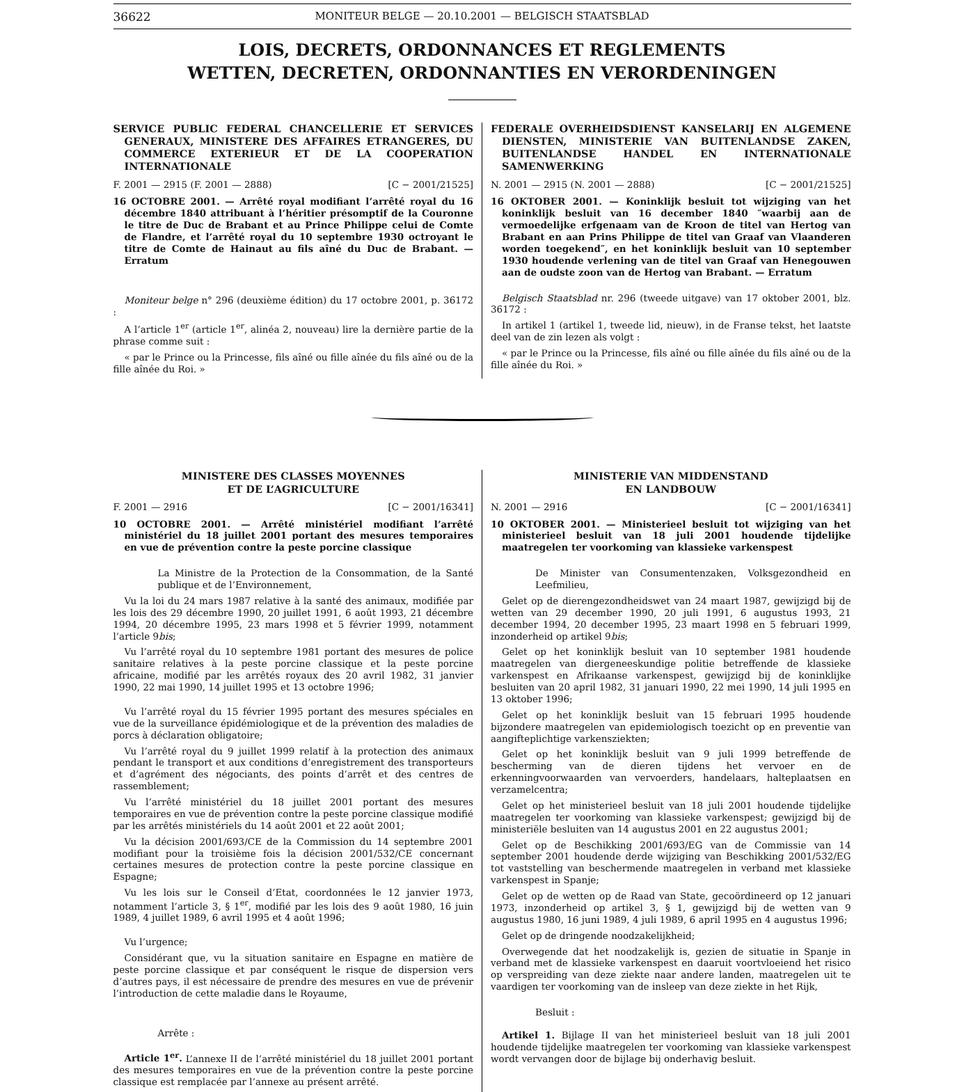36622 MONITEUR BELGE — 20.10.2001 — BELGISCH STAATSBLAD
LOIS, DECRETS, ORDONNANCES ET REGLEMENTS
WETTEN, DECRETEN, ORDONNANTIES EN VERORDENINGEN
SERVICE PUBLIC FEDERAL CHANCELLERIE ET SERVICES GENERAUX, MINISTERE DES AFFAIRES ETRANGERES, DU COMMERCE EXTERIEUR ET DE LA COOPERATION INTERNATIONALE
F. 2001 — 2915 (F. 2001 — 2888) [C − 2001/21525]
16 OCTOBRE 2001. — Arrêté royal modifiant l’arrêté royal du 16 décembre 1840 attribuant à l’héritier présomptif de la Couronne le titre de Duc de Brabant et au Prince Philippe celui de Comte de Flandre, et l’arrêté royal du 10 septembre 1930 octroyant le titre de Comte de Hainaut au fils aîné du Duc de Brabant. — Erratum
Moniteur belge n° 296 (deuxième édition) du 17 octobre 2001, p. 36172 :
A l’article 1<sup>er</sup> (article 1<sup>er</sup>, alinéa 2, nouveau) lire la dernière partie de la phrase comme suit :
« par le Prince ou la Princesse, fils aîné ou fille aînée du fils aîné ou de la fille aînée du Roi. »
FEDERALE OVERHEIDSDIENST KANSELARIJ EN ALGEMENE DIENSTEN, MINISTERIE VAN BUITENLANDSE ZAKEN, BUITENLANDSE HANDEL EN INTERNATIONALE SAMENWERKING
N. 2001 — 2915 (N. 2001 — 2888) [C − 2001/21525]
16 OKTOBER 2001. — Koninklijk besluit tot wijziging van het koninklijk besluit van 16 december 1840 ″waarbij aan de vermoedelijke erfgenaam van de Kroon de titel van Hertog van Brabant en aan Prins Philippe de titel van Graaf van Vlaanderen worden toegekend″, en het koninklijk besluit van 10 september 1930 houdende verlening van de titel van Graaf van Henegouwen aan de oudste zoon van de Hertog van Brabant. — Erratum
Belgisch Staatsblad nr. 296 (tweede uitgave) van 17 oktober 2001, blz. 36172 :
In artikel 1 (artikel 1, tweede lid, nieuw), in de Franse tekst, het laatste deel van de zin lezen als volgt :
« par le Prince ou la Princesse, fils aîné ou fille aînée du fils aîné ou de la fille aînée du Roi. »
MINISTERE DES CLASSES MOYENNES
ET DE L’AGRICULTURE
F. 2001 — 2916 [C − 2001/16341]
10 OCTOBRE 2001. — Arrêté ministériel modifiant l’arrêté ministériel du 18 juillet 2001 portant des mesures temporaires en vue de prévention contre la peste porcine classique
La Ministre de la Protection de la Consommation, de la Santé publique et de l’Environnement,
Vu la loi du 24 mars 1987 relative à la santé des animaux, modifiée par les lois des 29 décembre 1990, 20 juillet 1991, 6 août 1993, 21 décembre 1994, 20 décembre 1995, 23 mars 1998 et 5 février 1999, notamment l’article 9bis;
Vu l’arrêté royal du 10 septembre 1981 portant des mesures de police sanitaire relatives à la peste porcine classique et la peste porcine africaine, modifié par les arrêtés royaux des 20 avril 1982, 31 janvier 1990, 22 mai 1990, 14 juillet 1995 et 13 octobre 1996;
Vu l’arrêté royal du 15 février 1995 portant des mesures spéciales en vue de la surveillance épidémiologique et de la prévention des maladies de porcs à déclaration obligatoire;
Vu l’arrêté royal du 9 juillet 1999 relatif à la protection des animaux pendant le transport et aux conditions d’enregistrement des transporteurs et d’agrément des négociants, des points d’arrêt et des centres de rassemblement;
Vu l’arrêté ministériel du 18 juillet 2001 portant des mesures temporaires en vue de prévention contre la peste porcine classique modifié par les arrêtés ministériels du 14 août 2001 et 22 août 2001;
Vu la décision 2001/693/CE de la Commission du 14 septembre 2001 modifiant pour la troisième fois la décision 2001/532/CE concernant certaines mesures de protection contre la peste porcine classique en Espagne;
Vu les lois sur le Conseil d’Etat, coordonnées le 12 janvier 1973, notamment l’article 3, § 1<sup>er</sup>, modifié par les lois des 9 août 1980, 16 juin 1989, 4 juillet 1989, 6 avril 1995 et 4 août 1996;
Vu l’urgence;
Considérant que, vu la situation sanitaire en Espagne en matière de peste porcine classique et par conséquent le risque de dispersion vers d’autres pays, il est nécessaire de prendre des mesures en vue de prévenir l’introduction de cette maladie dans le Royaume,
Arrête :
Article 1<sup>er</sup>. L’annexe II de l’arrêté ministériel du 18 juillet 2001 portant des mesures temporaires en vue de la prévention contre la peste porcine classique est remplacée par l’annexe au présent arrêté.
MINISTERIE VAN MIDDENSTAND
EN LANDBOUW
N. 2001 — 2916 [C − 2001/16341]
10 OKTOBER 2001. — Ministerieel besluit tot wijziging van het ministerieel besluit van 18 juli 2001 houdende tijdelijke maatregelen ter voorkoming van klassieke varkenspest
De Minister van Consumentenzaken, Volksgezondheid en Leefmilieu,
Gelet op de dierengezondheidswet van 24 maart 1987, gewijzigd bij de wetten van 29 december 1990, 20 juli 1991, 6 augustus 1993, 21 december 1994, 20 december 1995, 23 maart 1998 en 5 februari 1999, inzonderheid op artikel 9bis;
Gelet op het koninklijk besluit van 10 september 1981 houdende maatregelen van diergeneeskundige politie betreffende de klassieke varkenspest en Afrikaanse varkenspest, gewijzigd bij de koninklijke besluiten van 20 april 1982, 31 januari 1990, 22 mei 1990, 14 juli 1995 en 13 oktober 1996;
Gelet op het koninklijk besluit van 15 februari 1995 houdende bijzondere maatregelen van epidemiologisch toezicht op en preventie van aangifteplichtige varkensziekten;
Gelet op het koninklijk besluit van 9 juli 1999 betreffende de bescherming van de dieren tijdens het vervoer en de erkenningvoorwaarden van vervoerders, handelaars, halteplaatsen en verzamelcentra;
Gelet op het ministerieel besluit van 18 juli 2001 houdende tijdelijke maatregelen ter voorkoming van klassieke varkenspest; gewijzigd bij de ministeriële besluiten van 14 augustus 2001 en 22 augustus 2001;
Gelet op de Beschikking 2001/693/EG van de Commissie van 14 september 2001 houdende derde wijziging van Beschikking 2001/532/EG tot vaststelling van beschermende maatregelen in verband met klassieke varkenspest in Spanje;
Gelet op de wetten op de Raad van State, gecoördineerd op 12 januari 1973, inzonderheid op artikel 3, § 1, gewijzigd bij de wetten van 9 augustus 1980, 16 juni 1989, 4 juli 1989, 6 april 1995 en 4 augustus 1996;
Gelet op de dringende noodzakelijkheid;
Overwegende dat het noodzakelijk is, gezien de situatie in Spanje in verband met de klassieke varkenspest en daaruit voortvloeiend het risico op verspreiding van deze ziekte naar andere landen, maatregelen uit te vaardigen ter voorkoming van de insleep van deze ziekte in het Rijk,
Besluit :
Artikel 1. Bijlage II van het ministerieel besluit van 18 juli 2001 houdende tijdelijke maatregelen ter voorkoming van klassieke varkenspest wordt vervangen door de bijlage bij onderhavig besluit.